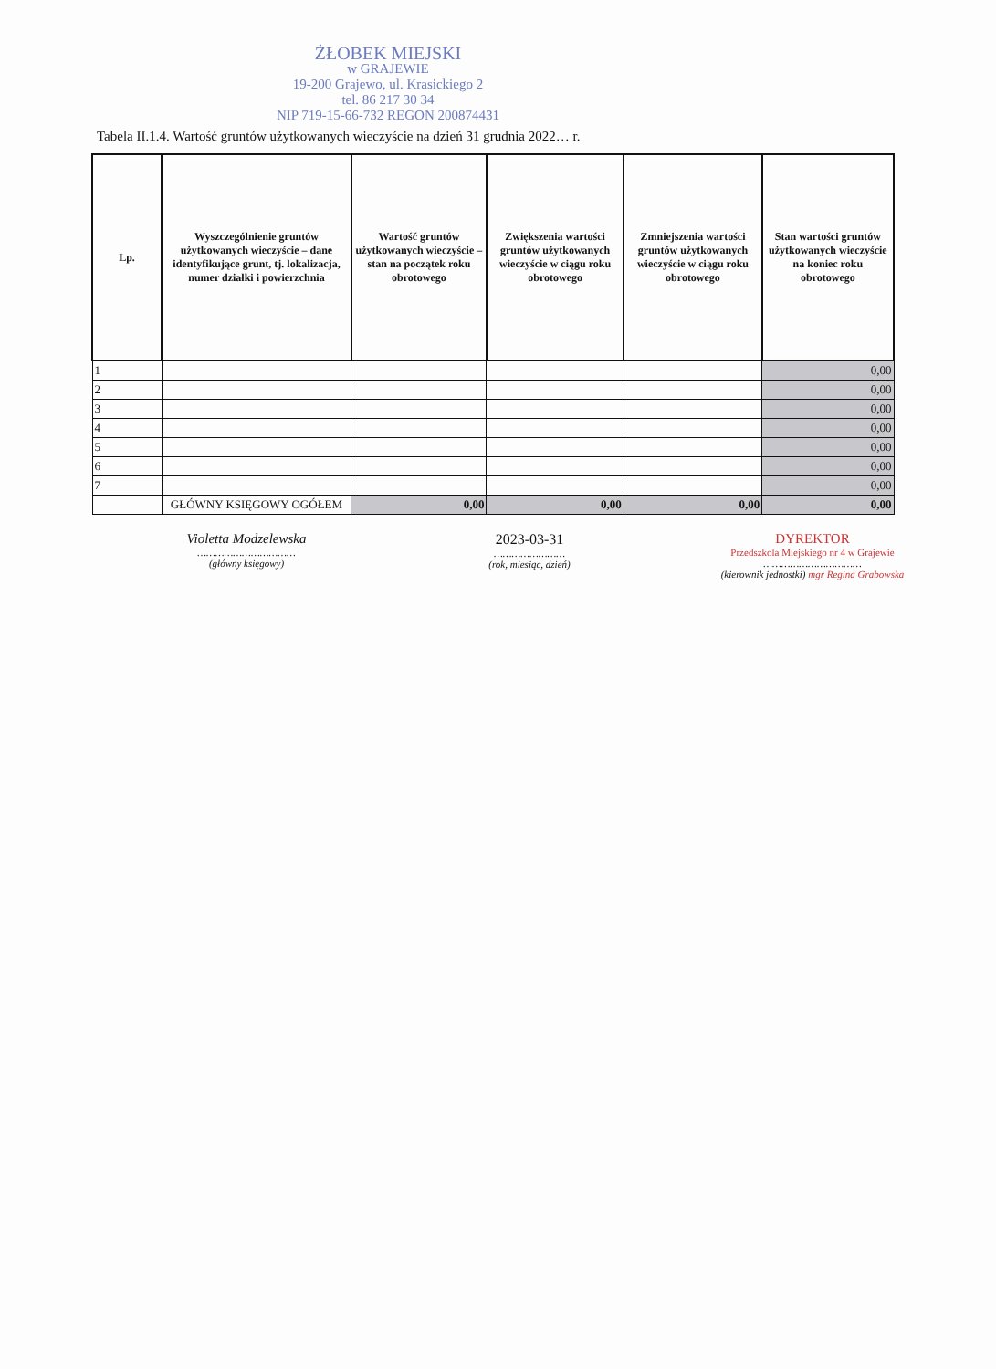ŻŁOBEK MIEJSKI
w GRAJEWIE
19-200 Grajewo, ul. Krasickiego 2
tel. 86 217 30 34
NIP 719-15-66-732 REGON 200874431
Tabela II.1.4. Wartość gruntów użytkowanych wieczyście na dzień 31 grudnia 2022… r.
| Lp. | Wyszczególnienie gruntów użytkowanych wieczyście – dane identyfikujące grunt, tj. lokalizacja, numer działki i powierzchnia | Wartość gruntów użytkowanych wieczyście – stan na początek roku obrotowego | Zwiększenia wartości gruntów użytkowanych wieczyście w ciągu roku obrotowego | Zmniejszenia wartości gruntów użytkowanych wieczyście w ciągu roku obrotowego | Stan wartości gruntów użytkowanych wieczyście na koniec roku obrotowego |
| --- | --- | --- | --- | --- | --- |
| 1 | | | | | 0,00 |
| 2 | | | | | 0,00 |
| 3 | | | | | 0,00 |
| 4 | | | | | 0,00 |
| 5 | | | | | 0,00 |
| 6 | | | | | 0,00 |
| 7 | | | | | 0,00 |
| | GŁÓWNY KSIĘGOWY OGÓŁEM | 0,00 | 0,00 | 0,00 | 0,00 |
Violetta Modzelewska
……………………………
(główny księgowy)
2023-03-31
……………………
(rok, miesiąc, dzień)
DYREKTOR
Przedszkola Miejskiego nr 4 w Grajewie
……………………………
(kierownik jednostki) mgr Regina Grabowska